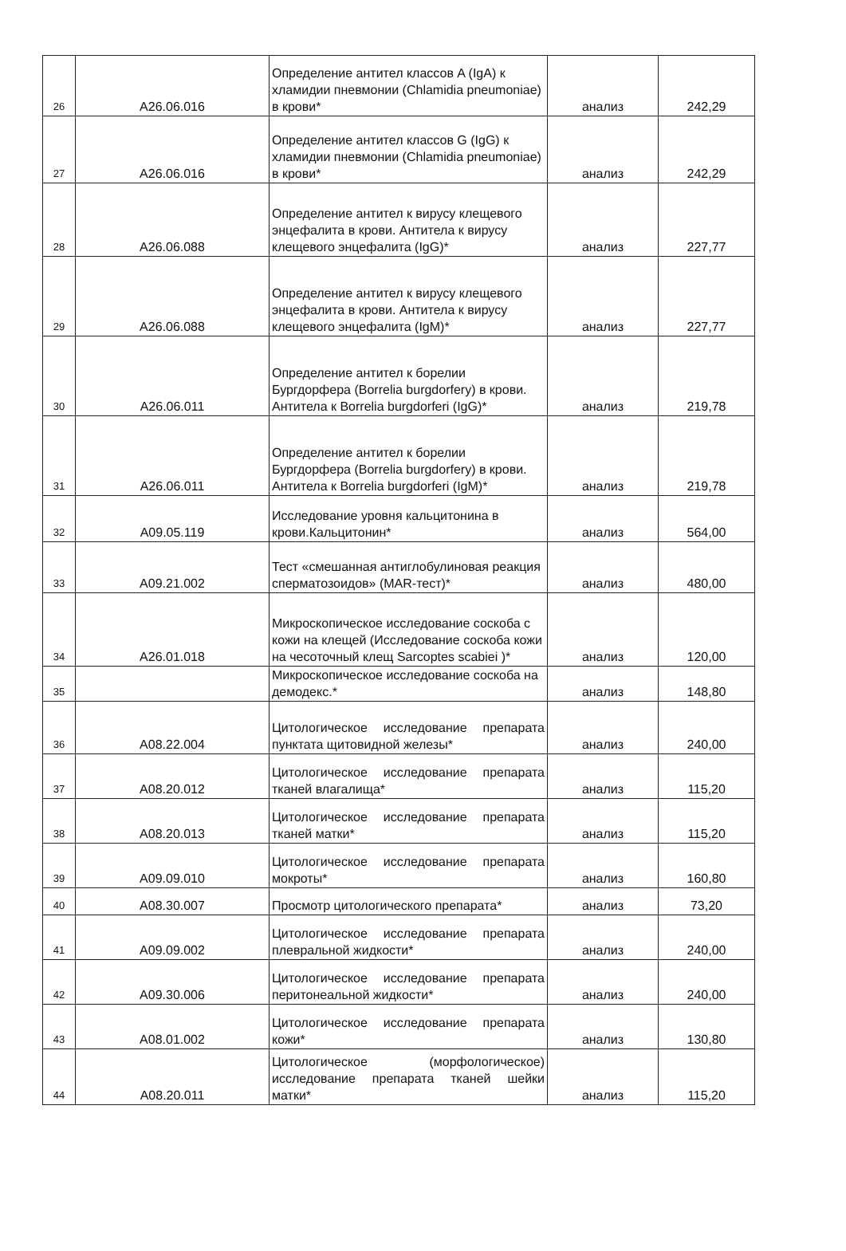| 26 | A26.06.016 | Определение антител классов A (IgA) к хламидии пневмонии (Chlamidia pneumoniae) в крови* | анализ | 242,29 |
| 27 | A26.06.016 | Определение антител классов G (IgG) к хламидии пневмонии (Chlamidia pneumoniae) в крови* | анализ | 242,29 |
| 28 | A26.06.088 | Определение антител к вирусу клещевого энцефалита в крови. Антитела к вирусу клещевого энцефалита (IgG)* | анализ | 227,77 |
| 29 | A26.06.088 | Определение антител к вирусу клещевого энцефалита в крови. Антитела к вирусу клещевого энцефалита (IgM)* | анализ | 227,77 |
| 30 | A26.06.011 | Определение антител к борелии Бургдорфера (Borrelia burgdorfery) в крови. Антитела к Borrelia burgdorferi (IgG)* | анализ | 219,78 |
| 31 | A26.06.011 | Определение антител к борелии Бургдорфера (Borrelia burgdorfery) в крови. Антитела к Borrelia burgdorferi (IgM)* | анализ | 219,78 |
| 32 | A09.05.119 | Исследование уровня кальцитонина в крови.Кальцитонин* | анализ | 564,00 |
| 33 | A09.21.002 | Тест «смешанная антиглобулиновая реакция сперматозоидов» (MAR-тест)* | анализ | 480,00 |
| 34 | A26.01.018 | Микроскопическое исследование соскоба с кожи на клещей (Исследование соскоба кожи на чесоточный клещ Sarcoptes scabiei )* | анализ | 120,00 |
| 35 | | Микроскопическое исследование соскоба на демодекс.* | анализ | 148,80 |
| 36 | A08.22.004 | Цитологическое исследование препарата пунктата щитовидной железы* | анализ | 240,00 |
| 37 | A08.20.012 | Цитологическое исследование препарата тканей влагалища* | анализ | 115,20 |
| 38 | A08.20.013 | Цитологическое исследование препарата тканей матки* | анализ | 115,20 |
| 39 | A09.09.010 | Цитологическое исследование препарата мокроты* | анализ | 160,80 |
| 40 | A08.30.007 | Просмотр цитологического препарата* | анализ | 73,20 |
| 41 | A09.09.002 | Цитологическое исследование препарата плевральной жидкости* | анализ | 240,00 |
| 42 | A09.30.006 | Цитологическое исследование препарата перитонеальной жидкости* | анализ | 240,00 |
| 43 | A08.01.002 | Цитологическое исследование препарата кожи* | анализ | 130,80 |
| 44 | A08.20.011 | Цитологическое (морфологическое) исследование препарата тканей шейки матки* | анализ | 115,20 |